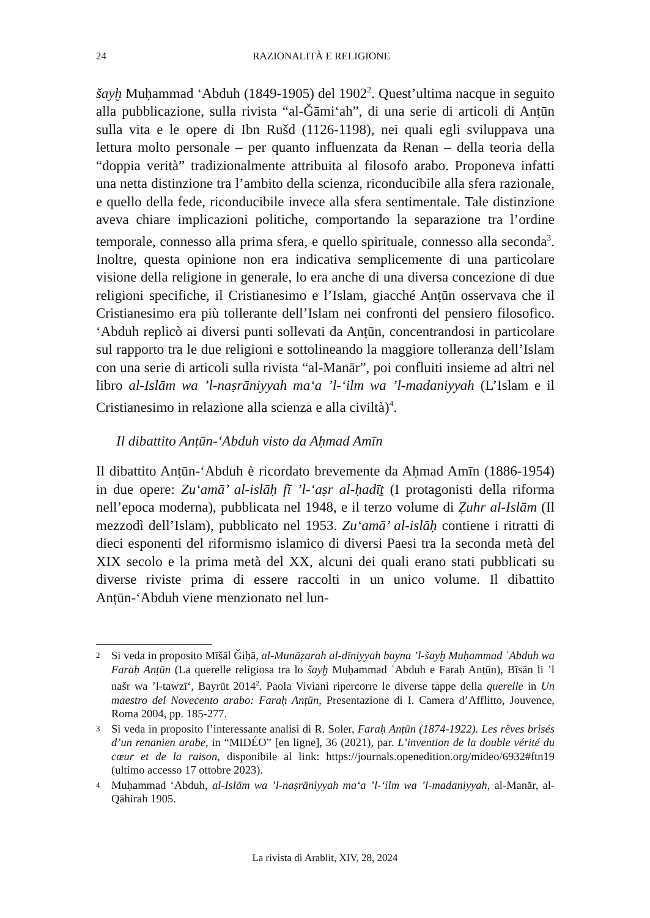24 RAZIONALITÀ E RELIGIONE
šayḫ Muḥammad ‘Abduh (1849-1905) del 1902<sup>2</sup>. Quest’ultima nacque in seguito alla pubblicazione, sulla rivista “al-Ǧāmi‘ah”, di una serie di articoli di Anṭūn sulla vita e le opere di Ibn Rušd (1126-1198), nei quali egli sviluppava una lettura molto personale – per quanto influenzata da Renan – della teoria della “doppia verità” tradizionalmente attribuita al filosofo arabo. Proponeva infatti una netta distinzione tra l’ambito della scienza, riconducibile alla sfera razionale, e quello della fede, riconducibile invece alla sfera sentimentale. Tale distinzione aveva chiare implicazioni politiche, comportando la separazione tra l’ordine temporale, connesso alla prima sfera, e quello spirituale, connesso alla seconda<sup>3</sup>. Inoltre, questa opinione non era indicativa semplicemente di una particolare visione della religione in generale, lo era anche di una diversa concezione di due religioni specifiche, il Cristianesimo e l’Islam, giacché Anṭūn osservava che il Cristianesimo era più tollerante dell’Islam nei confronti del pensiero filosofico. ‘Abduh replicò ai diversi punti sollevati da Anṭūn, concentrandosi in particolare sul rapporto tra le due religioni e sottolineando la maggiore tolleranza dell’Islam con una serie di articoli sulla rivista “al-Manār”, poi confluiti insieme ad altri nel libro al-Islām wa ’l-naṣrāniyyah ma‘a ’l-‘ilm wa ’l-madaniyyah (L’Islam e il Cristianesimo in relazione alla scienza e alla civiltà)<sup>4</sup>.
Il dibattito Anṭūn-‘Abduh visto da Aḥmad Amīn
Il dibattito Anṭūn-‘Abduh è ricordato brevemente da Aḥmad Amīn (1886-1954) in due opere: Zu‘amā’ al-islāḥ fī ’l-‘aṣr al-ḥadīṯ (I protagonisti della riforma nell’epoca moderna), pubblicata nel 1948, e il terzo volume di Ẓuhr al-Islām (Il mezzodì dell’Islam), pubblicato nel 1953. Zu‘amā’ al-islāḥ contiene i ritratti di dieci esponenti del riformismo islamico di diversi Paesi tra la seconda metà del XIX secolo e la prima metà del XX, alcuni dei quali erano stati pubblicati su diverse riviste prima di essere raccolti in un unico volume. Il dibattito Anṭūn-‘Abduh viene menzionato nel lun-
2 Si veda in proposito Mīšāl Ǧiḥā, al-Munāẓarah al-dīniyyah bayna ’l-šayḫ Muḥammad ʿAbduh wa Faraḥ Anṭūn (La querelle religiosa tra lo šayḫ Muḥammad ʿAbduh e Faraḥ Anṭūn), Bīsān li ’l našr wa ’l-tawzī‘, Bayrūt 2014<sup>2</sup>. Paola Viviani ripercorre le diverse tappe della querelle in Un maestro del Novecento arabo: Faraḥ Anṭūn, Presentazione di I. Camera d’Afflitto, Jouvence, Roma 2004, pp. 185-277.
3 Si veda in proposito l’interessante analisi di R. Soler, Faraḥ Anṭūn (1874-1922). Les rêves brisés d’un renanien arabe, in “MIDÉO” [en ligne], 36 (2021), par. L’invention de la double vérité du cœur et de la raison, disponibile al link: https://journals.openedition.org/mideo/6932#ftn19 (ultimo accesso 17 ottobre 2023).
4 Muḥammad ‘Abduh, al-Islām wa ’l-naṣrāniyyah ma‘a ’l-‘ilm wa ’l-madaniyyah, al-Manār, al-Qāhirah 1905.
La rivista di Arablit, XIV, 28, 2024